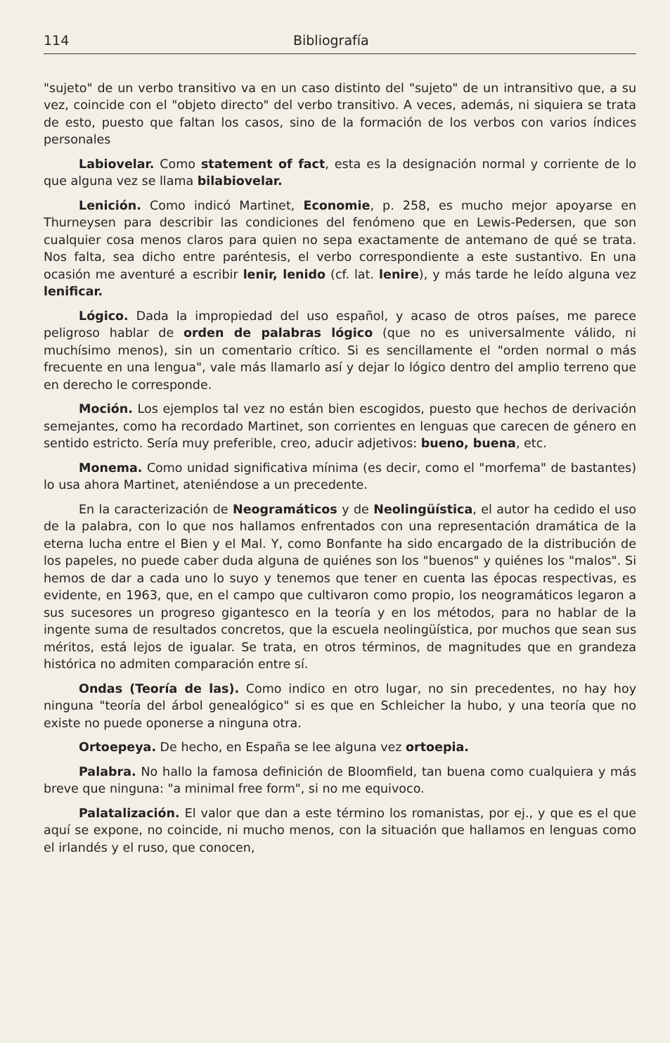114 Bibliografía
"sujeto" de un verbo transitivo va en un caso distinto del "sujeto" de un intransitivo que, a su vez, coincide con el "objeto directo" del verbo transitivo. A veces, además, ni siquiera se trata de esto, puesto que faltan los casos, sino de la formación de los verbos con varios índices personales
Labiovelar. Como statement of fact, esta es la designación normal y corriente de lo que alguna vez se llama bilabiovelar.
Lenición. Como indicó Martinet, Economie, p. 258, es mucho mejor apoyarse en Thurneysen para describir las condiciones del fenómeno que en Lewis-Pedersen, que son cualquier cosa menos claros para quien no sepa exactamente de antemano de qué se trata. Nos falta, sea dicho entre paréntesis, el verbo correspondiente a este sustantivo. En una ocasión me aventuré a escribir lenir, lenido (cf. lat. lenire), y más tarde he leído alguna vez lenificar.
Lógico. Dada la impropiedad del uso español, y acaso de otros países, me parece peligroso hablar de orden de palabras lógico (que no es universalmente válido, ni muchísimo menos), sin un comentario crítico. Si es sencillamente el "orden normal o más frecuente en una lengua", vale más llamarlo así y dejar lo lógico dentro del amplio terreno que en derecho le corresponde.
Moción. Los ejemplos tal vez no están bien escogidos, puesto que hechos de derivación semejantes, como ha recordado Martinet, son corrientes en lenguas que carecen de género en sentido estricto. Sería muy preferible, creo, aducir adjetivos: bueno, buena, etc.
Monema. Como unidad significativa mínima (es decir, como el "morfema" de bastantes) lo usa ahora Martinet, ateniéndose a un precedente.
En la caracterización de Neogramáticos y de Neolingüística, el autor ha cedido el uso de la palabra, con lo que nos hallamos enfrentados con una representación dramática de la eterna lucha entre el Bien y el Mal. Y, como Bonfante ha sido encargado de la distribución de los papeles, no puede caber duda alguna de quiénes son los "buenos" y quiénes los "malos". Si hemos de dar a cada uno lo suyo y tenemos que tener en cuenta las épocas respectivas, es evidente, en 1963, que, en el campo que cultivaron como propio, los neogramáticos legaron a sus sucesores un progreso gigantesco en la teoría y en los métodos, para no hablar de la ingente suma de resultados concretos, que la escuela neolingüística, por muchos que sean sus méritos, está lejos de igualar. Se trata, en otros términos, de magnitudes que en grandeza histórica no admiten comparación entre sí.
Ondas (Teoría de las). Como indico en otro lugar, no sin precedentes, no hay hoy ninguna "teoría del árbol genealógico" si es que en Schleicher la hubo, y una teoría que no existe no puede oponerse a ninguna otra.
Ortoepeya. De hecho, en España se lee alguna vez ortoepia.
Palabra. No hallo la famosa definición de Bloomfield, tan buena como cualquiera y más breve que ninguna: "a minimal free form", si no me equivoco.
Palatalización. El valor que dan a este término los romanistas, por ej., y que es el que aquí se expone, no coincide, ni mucho menos, con la situación que hallamos en lenguas como el irlandés y el ruso, que conocen,